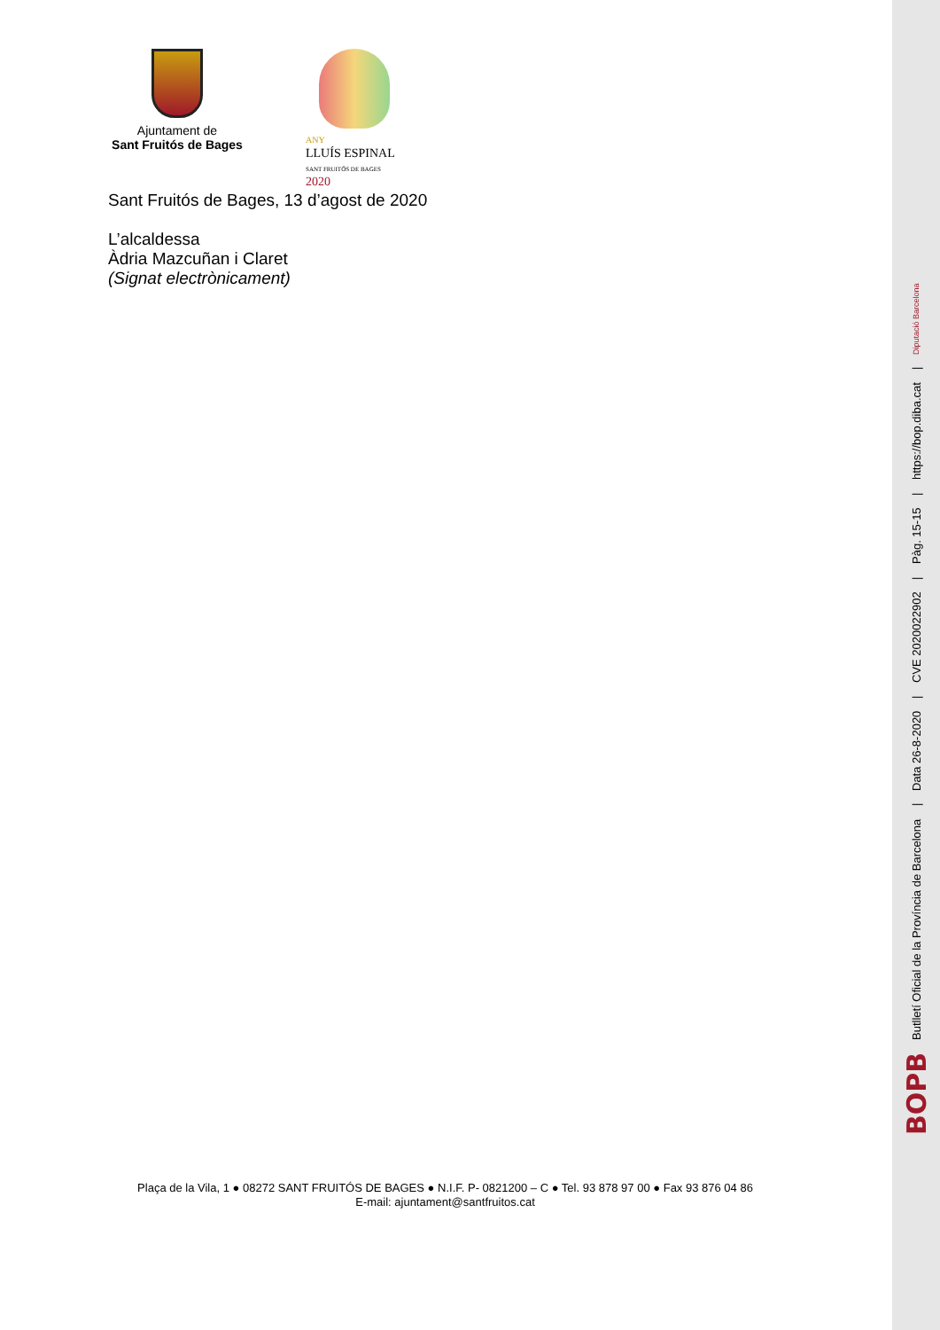Ajuntament de
Sant Fruitós de Bages
ANY
LLUÍS ESPINAL
SANT FRUITÓS DE BAGES 2020
Sant Fruitós de Bages, 13 d’agost de 2020
L’alcaldessa
Àdria Mazcuñan i Claret
(Signat electrònicament)
Plaça de la Vila, 1 ● 08272 SANT FRUITÓS DE BAGES ● N.I.F. P- 0821200 – C ● Tel. 93 878 97 00 ● Fax 93 876 04 86
E-mail: ajuntament@santfruitos.cat
BOPB Butlletí Oficial de la Província de Barcelona | Data 26-8-2020 | CVE 2020022902 | Pàg. 15-15 | https://bop.diba.cat | Diputació Barcelona